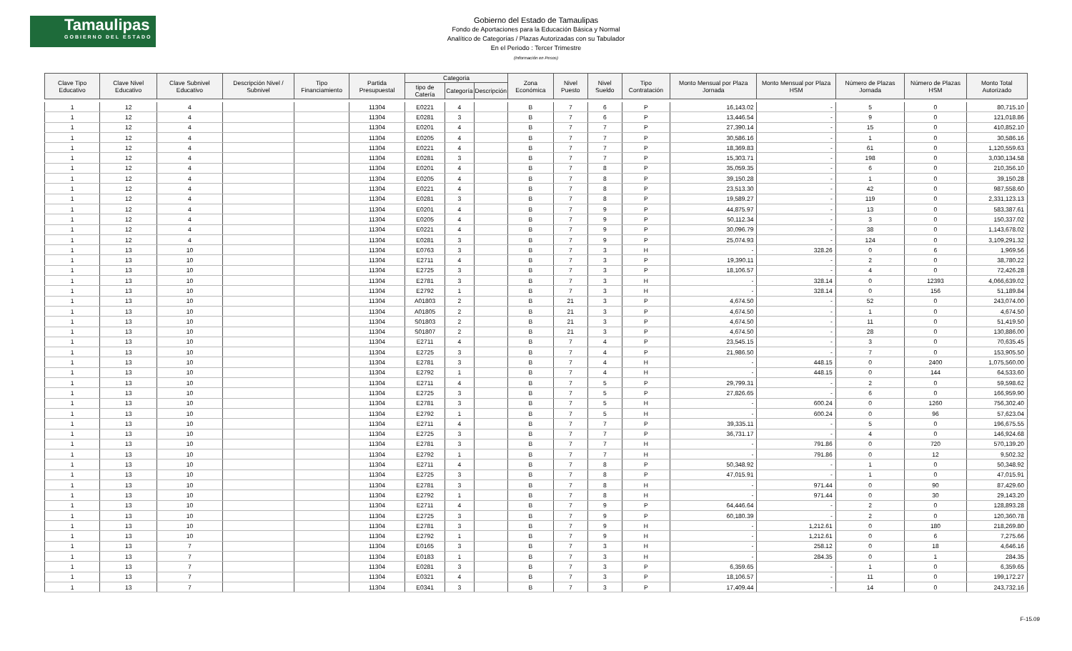Tamaulipas
GOBIERNO DEL ESTADO
Gobierno del Estado de Tamaulipas
Fondo de Aportaciones para la Educación Básica y Normal
Analítico de Categorías / Plazas Autorizadas con su Tabulador
En el Periodo : Tercer Trimestre
(Información en Pesos)
| Clave Tipo Educativo | Clave Nivel Educativo | Clave Subnivel Educativo | Descripción Nivel / Subnivel | Tipo Financiamiento | Partida Presupuestal | Categoria | | | Zona Económica | Nivel Puesto | Nivel Sueldo | Tipo Contratación | Monto Mensual por Plaza Jornada | Monto Mensual por Plaza HSM | Número de Plazas Jornada | Número de Plazas HSM | Monto Total Autorizado |
| --- | --- | --- | --- | --- | --- | --- | --- | --- | --- | --- | --- | --- | --- | --- | --- | --- | --- |
| | | | | | | tipo de Catería | Categoría | Descripción | | | | | | | | | |
| 1 | 12 | 4 | | | 11304 | E0221 | 4 | | B | 7 | 6 | P | 16,143.02 | - | 5 | 0 | 80,715.10 |
| 1 | 12 | 4 | | | 11304 | E0281 | 3 | | B | 7 | 6 | P | 13,446.54 | - | 9 | 0 | 121,018.86 |
| 1 | 12 | 4 | | | 11304 | E0201 | 4 | | B | 7 | 7 | P | 27,390.14 | - | 15 | 0 | 410,852.10 |
| 1 | 12 | 4 | | | 11304 | E0205 | 4 | | B | 7 | 7 | P | 30,586.16 | - | 1 | 0 | 30,586.16 |
| 1 | 12 | 4 | | | 11304 | E0221 | 4 | | B | 7 | 7 | P | 18,369.83 | - | 61 | 0 | 1,120,559.63 |
| 1 | 12 | 4 | | | 11304 | E0281 | 3 | | B | 7 | 7 | P | 15,303.71 | - | 198 | 0 | 3,030,134.58 |
| 1 | 12 | 4 | | | 11304 | E0201 | 4 | | B | 7 | 8 | P | 35,059.35 | - | 6 | 0 | 210,356.10 |
| 1 | 12 | 4 | | | 11304 | E0205 | 4 | | B | 7 | 8 | P | 39,150.28 | - | 1 | 0 | 39,150.28 |
| 1 | 12 | 4 | | | 11304 | E0221 | 4 | | B | 7 | 8 | P | 23,513.30 | - | 42 | 0 | 987,558.60 |
| 1 | 12 | 4 | | | 11304 | E0281 | 3 | | B | 7 | 8 | P | 19,589.27 | - | 119 | 0 | 2,331,123.13 |
| 1 | 12 | 4 | | | 11304 | E0201 | 4 | | B | 7 | 9 | P | 44,875.97 | - | 13 | 0 | 583,387.61 |
| 1 | 12 | 4 | | | 11304 | E0205 | 4 | | B | 7 | 9 | P | 50,112.34 | - | 3 | 0 | 150,337.02 |
| 1 | 12 | 4 | | | 11304 | E0221 | 4 | | B | 7 | 9 | P | 30,096.79 | - | 38 | 0 | 1,143,678.02 |
| 1 | 12 | 4 | | | 11304 | E0281 | 3 | | B | 7 | 9 | P | 25,074.93 | - | 124 | 0 | 3,109,291.32 |
| 1 | 13 | 10 | | | 11304 | E0763 | 3 | | B | 7 | 3 | H | - | 328.26 | 0 | 6 | 1,969.56 |
| 1 | 13 | 10 | | | 11304 | E2711 | 4 | | B | 7 | 3 | P | 19,390.11 | - | 2 | 0 | 38,780.22 |
| 1 | 13 | 10 | | | 11304 | E2725 | 3 | | B | 7 | 3 | P | 18,106.57 | - | 4 | 0 | 72,426.28 |
| 1 | 13 | 10 | | | 11304 | E2781 | 3 | | B | 7 | 3 | H | - | 328.14 | 0 | 12393 | 4,066,639.02 |
| 1 | 13 | 10 | | | 11304 | E2792 | 1 | | B | 7 | 3 | H | - | 328.14 | 0 | 156 | 51,189.84 |
| 1 | 13 | 10 | | | 11304 | A01803 | 2 | | B | 21 | 3 | P | 4,674.50 | - | 52 | 0 | 243,074.00 |
| 1 | 13 | 10 | | | 11304 | A01805 | 2 | | B | 21 | 3 | P | 4,674.50 | - | 1 | 0 | 4,674.50 |
| 1 | 13 | 10 | | | 11304 | S01803 | 2 | | B | 21 | 3 | P | 4,674.50 | - | 11 | 0 | 51,419.50 |
| 1 | 13 | 10 | | | 11304 | S01807 | 2 | | B | 21 | 3 | P | 4,674.50 | - | 28 | 0 | 130,886.00 |
| 1 | 13 | 10 | | | 11304 | E2711 | 4 | | B | 7 | 4 | P | 23,545.15 | - | 3 | 0 | 70,635.45 |
| 1 | 13 | 10 | | | 11304 | E2725 | 3 | | B | 7 | 4 | P | 21,986.50 | - | 7 | 0 | 153,905.50 |
| 1 | 13 | 10 | | | 11304 | E2781 | 3 | | B | 7 | 4 | H | - | 448.15 | 0 | 2400 | 1,075,560.00 |
| 1 | 13 | 10 | | | 11304 | E2792 | 1 | | B | 7 | 4 | H | - | 448.15 | 0 | 144 | 64,533.60 |
| 1 | 13 | 10 | | | 11304 | E2711 | 4 | | B | 7 | 5 | P | 29,799.31 | - | 2 | 0 | 59,598.62 |
| 1 | 13 | 10 | | | 11304 | E2725 | 3 | | B | 7 | 5 | P | 27,826.65 | - | 6 | 0 | 166,959.90 |
| 1 | 13 | 10 | | | 11304 | E2781 | 3 | | B | 7 | 5 | H | - | 600.24 | 0 | 1260 | 756,302.40 |
| 1 | 13 | 10 | | | 11304 | E2792 | 1 | | B | 7 | 5 | H | - | 600.24 | 0 | 96 | 57,623.04 |
| 1 | 13 | 10 | | | 11304 | E2711 | 4 | | B | 7 | 7 | P | 39,335.11 | - | 5 | 0 | 196,675.55 |
| 1 | 13 | 10 | | | 11304 | E2725 | 3 | | B | 7 | 7 | P | 36,731.17 | - | 4 | 0 | 146,924.68 |
| 1 | 13 | 10 | | | 11304 | E2781 | 3 | | B | 7 | 7 | H | - | 791.86 | 0 | 720 | 570,139.20 |
| 1 | 13 | 10 | | | 11304 | E2792 | 1 | | B | 7 | 7 | H | - | 791.86 | 0 | 12 | 9,502.32 |
| 1 | 13 | 10 | | | 11304 | E2711 | 4 | | B | 7 | 8 | P | 50,348.92 | - | 1 | 0 | 50,348.92 |
| 1 | 13 | 10 | | | 11304 | E2725 | 3 | | B | 7 | 8 | P | 47,015.91 | - | 1 | 0 | 47,015.91 |
| 1 | 13 | 10 | | | 11304 | E2781 | 3 | | B | 7 | 8 | H | - | 971.44 | 0 | 90 | 87,429.60 |
| 1 | 13 | 10 | | | 11304 | E2792 | 1 | | B | 7 | 8 | H | - | 971.44 | 0 | 30 | 29,143.20 |
| 1 | 13 | 10 | | | 11304 | E2711 | 4 | | B | 7 | 9 | P | 64,446.64 | - | 2 | 0 | 128,893.28 |
| 1 | 13 | 10 | | | 11304 | E2725 | 3 | | B | 7 | 9 | P | 60,180.39 | - | 2 | 0 | 120,360.78 |
| 1 | 13 | 10 | | | 11304 | E2781 | 3 | | B | 7 | 9 | H | - | 1,212.61 | 0 | 180 | 218,269.80 |
| 1 | 13 | 10 | | | 11304 | E2792 | 1 | | B | 7 | 9 | H | - | 1,212.61 | 0 | 6 | 7,275.66 |
| 1 | 13 | 7 | | | 11304 | E0165 | 3 | | B | 7 | 3 | H | - | 258.12 | 0 | 18 | 4,646.16 |
| 1 | 13 | 7 | | | 11304 | E0183 | 1 | | B | 7 | 3 | H | - | 284.35 | 0 | 1 | 284.35 |
| 1 | 13 | 7 | | | 11304 | E0281 | 3 | | B | 7 | 3 | P | 6,359.65 | - | 1 | 0 | 6,359.65 |
| 1 | 13 | 7 | | | 11304 | E0321 | 4 | | B | 7 | 3 | P | 18,106.57 | - | 11 | 0 | 199,172.27 |
| 1 | 13 | 7 | | | 11304 | E0341 | 3 | | B | 7 | 3 | P | 17,409.44 | - | 14 | 0 | 243,732.16 |
F-15.09